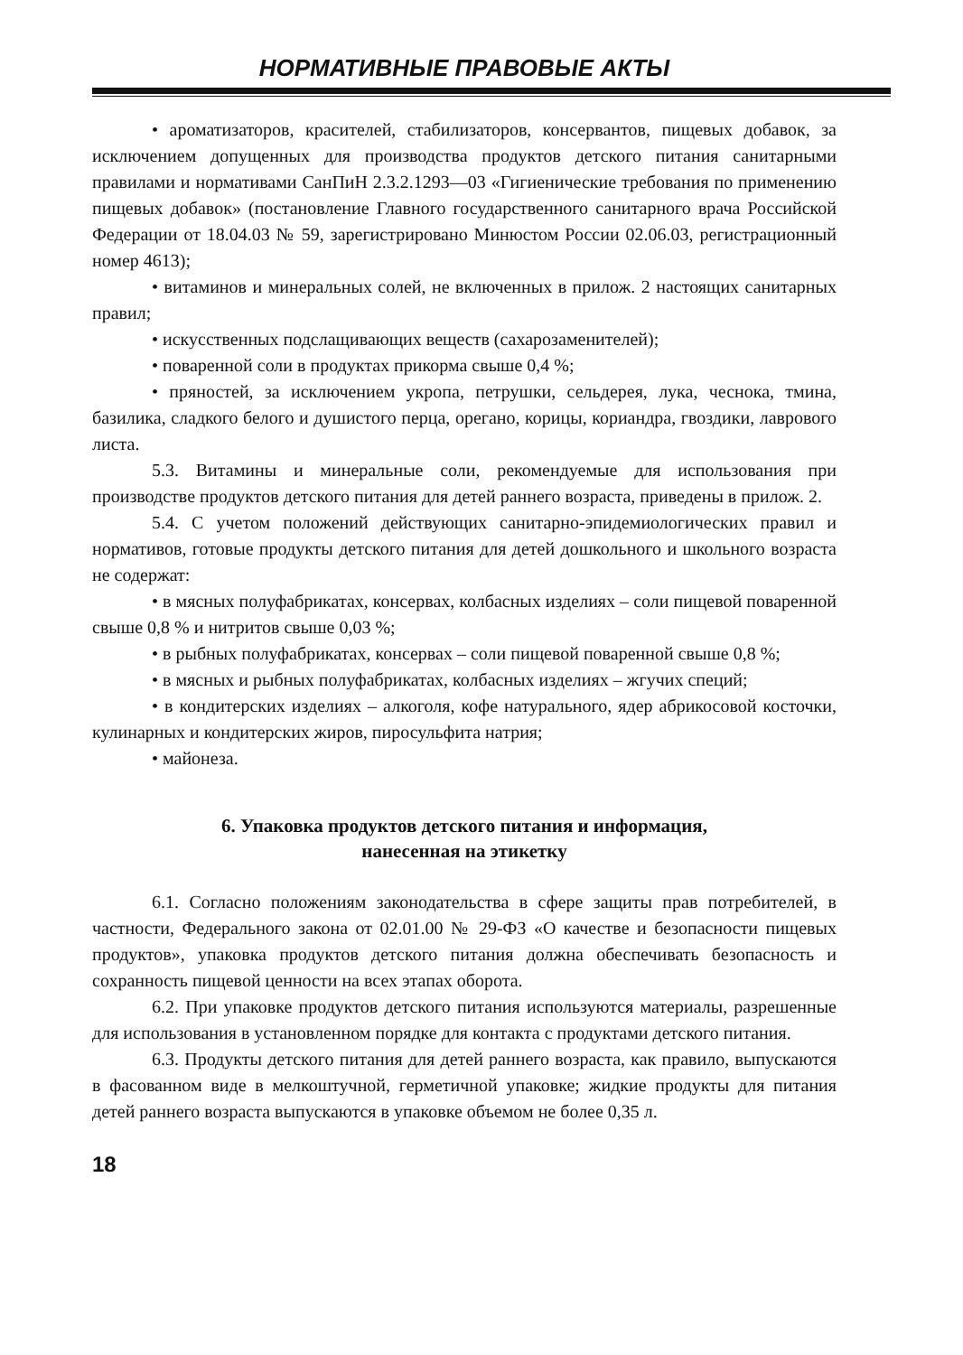НОРМАТИВНЫЕ ПРАВОВЫЕ АКТЫ
• ароматизаторов, красителей, стабилизаторов, консервантов, пищевых добавок, за исключением допущенных для производства продуктов детского питания санитарными правилами и нормативами СанПиН 2.3.2.1293—03 «Гигиенические требования по применению пищевых добавок» (постановление Главного государственного санитарного врача Российской Федерации от 18.04.03 № 59, зарегистрировано Минюстом России 02.06.03, регистрационный номер 4613);
• витаминов и минеральных солей, не включенных в прилож. 2 настоящих санитарных правил;
• искусственных подслащивающих веществ (сахарозаменителей);
• поваренной соли в продуктах прикорма свыше 0,4 %;
• пряностей, за исключением укропа, петрушки, сельдерея, лука, чеснока, тмина, базилика, сладкого белого и душистого перца, орегано, корицы, кориандра, гвоздики, лаврового листа.
5.3. Витамины и минеральные соли, рекомендуемые для использования при производстве продуктов детского питания для детей раннего возраста, приведены в прилож. 2.
5.4. С учетом положений действующих санитарно-эпидемиологических правил и нормативов, готовые продукты детского питания для детей дошкольного и школьного возраста не содержат:
• в мясных полуфабрикатах, консервах, колбасных изделиях – соли пищевой поваренной свыше 0,8 % и нитритов свыше 0,03 %;
• в рыбных полуфабрикатах, консервах – соли пищевой поваренной свыше 0,8 %;
• в мясных и рыбных полуфабрикатах, колбасных изделиях – жгучих специй;
• в кондитерских изделиях – алкоголя, кофе натурального, ядер абрикосовой косточки, кулинарных и кондитерских жиров, пиросульфита натрия;
• майонеза.
6. Упаковка продуктов детского питания и информация,
нанесенная на этикетку
6.1. Согласно положениям законодательства в сфере защиты прав потребителей, в частности, Федерального закона от 02.01.00 № 29-ФЗ «О качестве и безопасности пищевых продуктов», упаковка продуктов детского питания должна обеспечивать безопасность и сохранность пищевой ценности на всех этапах оборота.
6.2. При упаковке продуктов детского питания используются материалы, разрешенные для использования в установленном порядке для контакта с продуктами детского питания.
6.3. Продукты детского питания для детей раннего возраста, как правило, выпускаются в фасованном виде в мелкоштучной, герметичной упаковке; жидкие продукты для питания детей раннего возраста выпускаются в упаковке объемом не более 0,35 л.
18